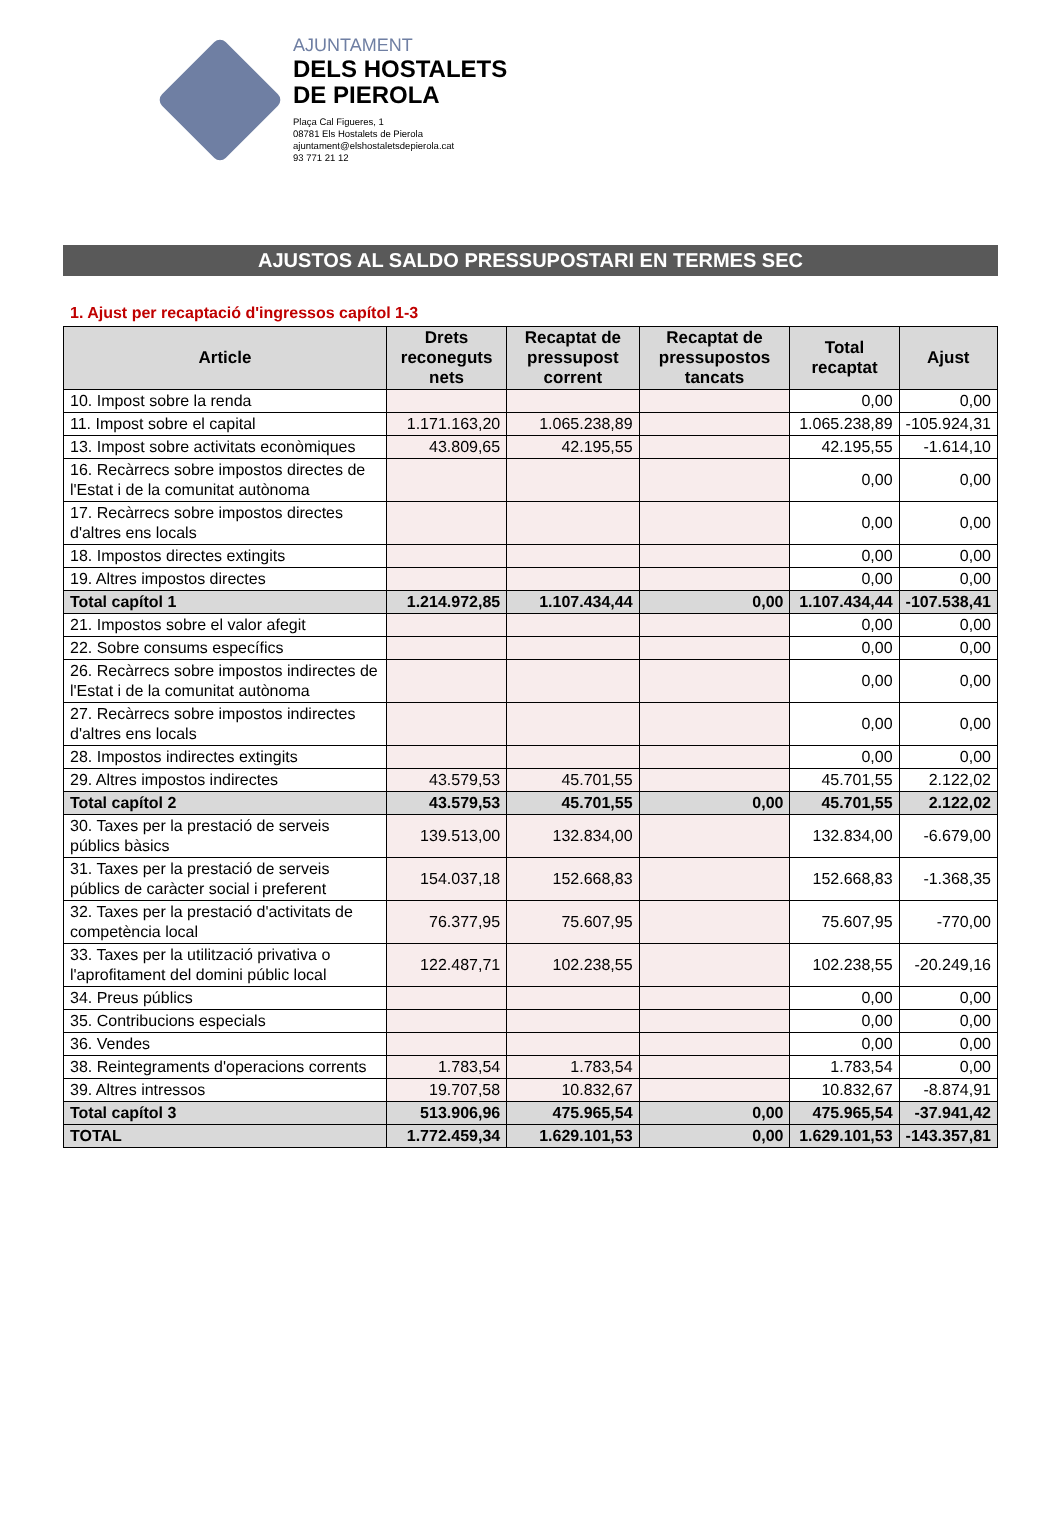AJUNTAMENT
DELS HOSTALETS
DE PIEROLA
Plaça Cal Figueres, 1
08781 Els Hostalets de Pierola
ajuntament@elshostaletsdepierola.cat
93 771 21 12
AJUSTOS AL SALDO PRESSUPOSTARI EN TERMES SEC
1. Ajust per recaptació d'ingressos capítol 1-3
| Article | Drets reconeguts nets | Recaptat de pressupost corrent | Recaptat de pressupostos tancats | Total recaptat | Ajust |
| --- | --- | --- | --- | --- | --- |
| 10. Impost sobre la renda | | | | 0,00 | 0,00 |
| 11. Impost sobre el capital | 1.171.163,20 | 1.065.238,89 | | 1.065.238,89 | -105.924,31 |
| 13. Impost sobre activitats econòmiques | 43.809,65 | 42.195,55 | | 42.195,55 | -1.614,10 |
| 16. Recàrrecs sobre impostos directes de l'Estat i de la comunitat autònoma | | | | 0,00 | 0,00 |
| 17. Recàrrecs sobre impostos directes d'altres ens locals | | | | 0,00 | 0,00 |
| 18. Impostos directes extingits | | | | 0,00 | 0,00 |
| 19. Altres impostos directes | | | | 0,00 | 0,00 |
| Total capítol 1 | 1.214.972,85 | 1.107.434,44 | 0,00 | 1.107.434,44 | -107.538,41 |
| 21. Impostos sobre el valor afegit | | | | 0,00 | 0,00 |
| 22. Sobre consums específics | | | | 0,00 | 0,00 |
| 26. Recàrrecs sobre impostos indirectes de l'Estat i de la comunitat autònoma | | | | 0,00 | 0,00 |
| 27. Recàrrecs sobre impostos indirectes d'altres ens locals | | | | 0,00 | 0,00 |
| 28. Impostos indirectes extingits | | | | 0,00 | 0,00 |
| 29. Altres impostos indirectes | 43.579,53 | 45.701,55 | | 45.701,55 | 2.122,02 |
| Total capítol 2 | 43.579,53 | 45.701,55 | 0,00 | 45.701,55 | 2.122,02 |
| 30. Taxes per la prestació de serveis públics bàsics | 139.513,00 | 132.834,00 | | 132.834,00 | -6.679,00 |
| 31. Taxes per la prestació de serveis públics de caràcter social i preferent | 154.037,18 | 152.668,83 | | 152.668,83 | -1.368,35 |
| 32. Taxes per la prestació d'activitats de competència local | 76.377,95 | 75.607,95 | | 75.607,95 | -770,00 |
| 33. Taxes per la utilització privativa o l'aprofitament del domini públic local | 122.487,71 | 102.238,55 | | 102.238,55 | -20.249,16 |
| 34. Preus públics | | | | 0,00 | 0,00 |
| 35. Contribucions especials | | | | 0,00 | 0,00 |
| 36. Vendes | | | | 0,00 | 0,00 |
| 38. Reintegraments d'operacions corrents | 1.783,54 | 1.783,54 | | 1.783,54 | 0,00 |
| 39. Altres intressos | 19.707,58 | 10.832,67 | | 10.832,67 | -8.874,91 |
| Total capítol 3 | 513.906,96 | 475.965,54 | 0,00 | 475.965,54 | -37.941,42 |
| TOTAL | 1.772.459,34 | 1.629.101,53 | 0,00 | 1.629.101,53 | -143.357,81 |